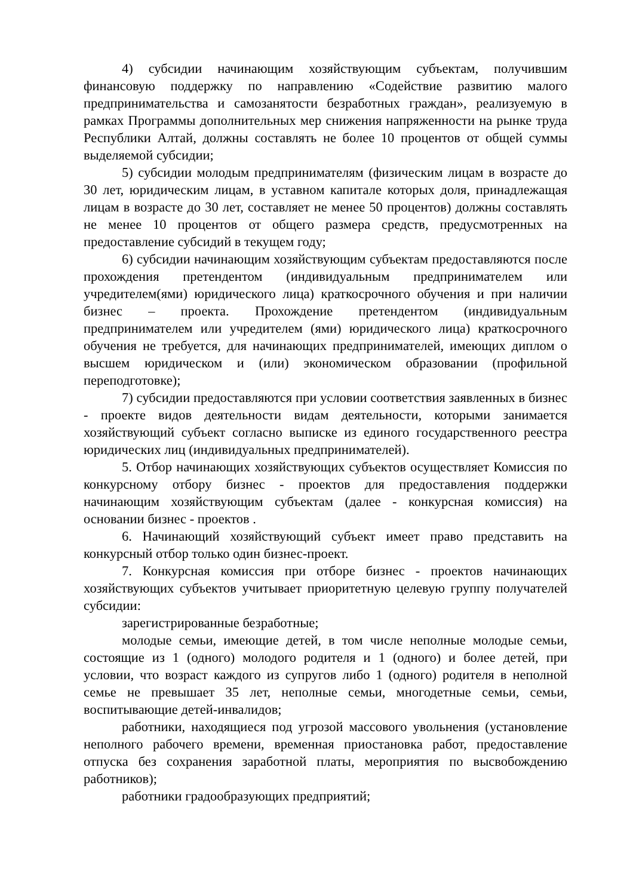4) субсидии начинающим хозяйствующим субъектам, получившим финансовую поддержку по направлению «Содействие развитию малого предпринимательства и самозанятости безработных граждан», реализуемую в рамках Программы дополнительных мер снижения напряженности на рынке труда Республики Алтай, должны составлять не более 10 процентов от общей суммы выделяемой субсидии;
5) субсидии молодым предпринимателям (физическим лицам в возрасте до 30 лет, юридическим лицам, в уставном капитале которых доля, принадлежащая лицам в возрасте до 30 лет, составляет не менее 50 процентов) должны составлять не менее 10 процентов от общего размера средств, предусмотренных на предоставление субсидий в текущем году;
6) субсидии начинающим хозяйствующим субъектам предоставляются после прохождения претендентом (индивидуальным предпринимателем или учредителем(ями) юридического лица) краткосрочного обучения и при наличии бизнес – проекта. Прохождение претендентом (индивидуальным предпринимателем или учредителем (ями) юридического лица) краткосрочного обучения не требуется, для начинающих предпринимателей, имеющих диплом о высшем юридическом и (или) экономическом образовании (профильной переподготовке);
7) субсидии предоставляются при условии соответствия заявленных в бизнес - проекте видов деятельности видам деятельности, которыми занимается хозяйствующий субъект согласно выписке из единого государственного реестра юридических лиц (индивидуальных предпринимателей).
5. Отбор начинающих хозяйствующих субъектов осуществляет Комиссия по конкурсному отбору бизнес - проектов для предоставления поддержки начинающим хозяйствующим субъектам (далее - конкурсная комиссия) на основании бизнес - проектов .
6. Начинающий хозяйствующий субъект имеет право представить на конкурсный отбор только один бизнес-проект.
7. Конкурсная комиссия при отборе бизнес - проектов начинающих хозяйствующих субъектов учитывает приоритетную целевую группу получателей субсидии:
зарегистрированные безработные;
молодые семьи, имеющие детей, в том числе неполные молодые семьи, состоящие из 1 (одного) молодого родителя и 1 (одного) и более детей, при условии, что возраст каждого из супругов либо 1 (одного) родителя в неполной семье не превышает 35 лет, неполные семьи, многодетные семьи, семьи, воспитывающие детей-инвалидов;
работники, находящиеся под угрозой массового увольнения (установление неполного рабочего времени, временная приостановка работ, предоставление отпуска без сохранения заработной платы, мероприятия по высвобождению работников);
работники градообразующих предприятий;